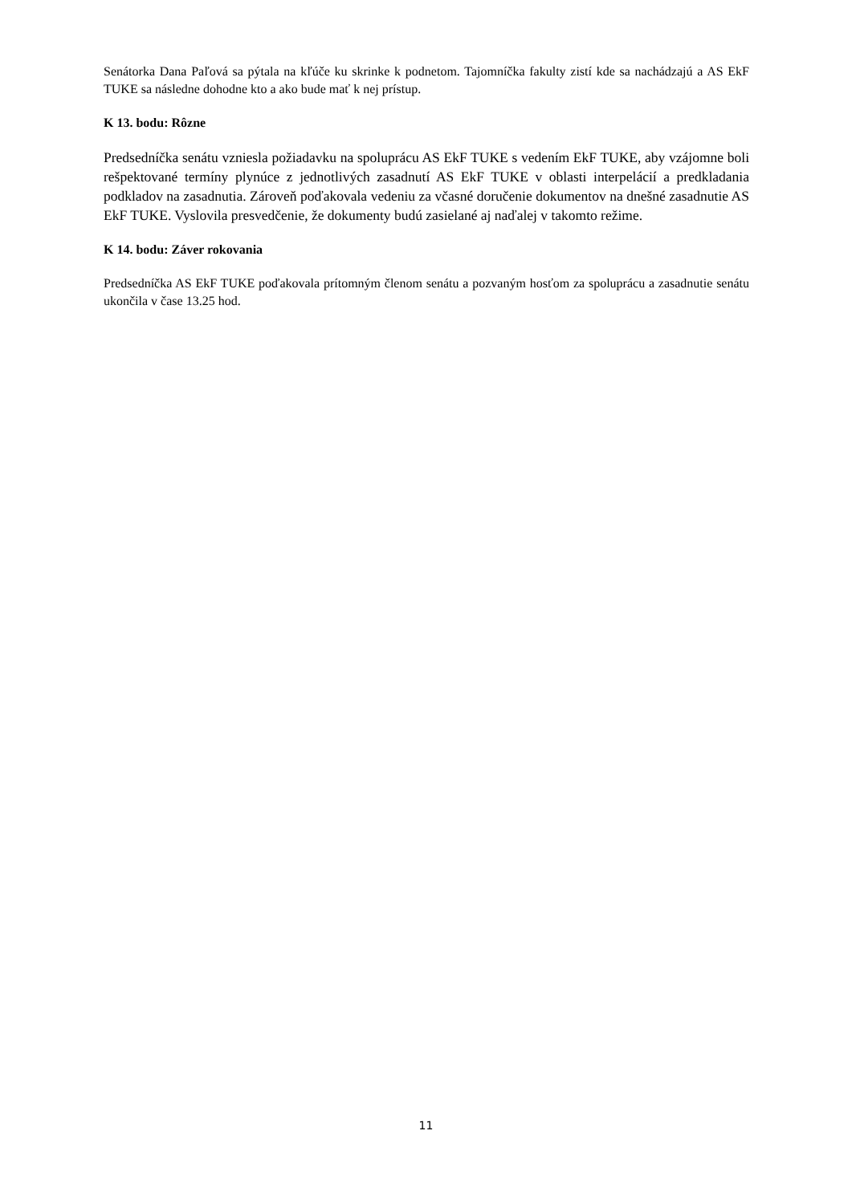Senátorka Dana Paľová sa pýtala na kľúče ku skrinke k podnetom. Tajomníčka fakulty zistí kde sa nachádzajú a AS EkF TUKE sa následne dohodne kto a ako bude mať k nej prístup.
K 13. bodu: Rôzne
Predsedníčka senátu vzniesla požiadavku na spoluprácu AS EkF TUKE s vedením EkF TUKE, aby vzájomne boli rešpektované termíny plynúce z jednotlivých zasadnutí AS EkF TUKE v oblasti interpelácií a predkladania podkladov na zasadnutia. Zároveň poďakovala vedeniu za včasné doručenie dokumentov na dnešné zasadnutie AS EkF TUKE. Vyslovila presvedčenie, že dokumenty budú zasielané aj naďalej v takomto režime.
K 14. bodu: Záver rokovania
Predsedníčka AS EkF TUKE poďakovala prítomným členom senátu a pozvaným hosťom za spoluprácu a zasadnutie senátu ukončila v čase 13.25 hod.
11